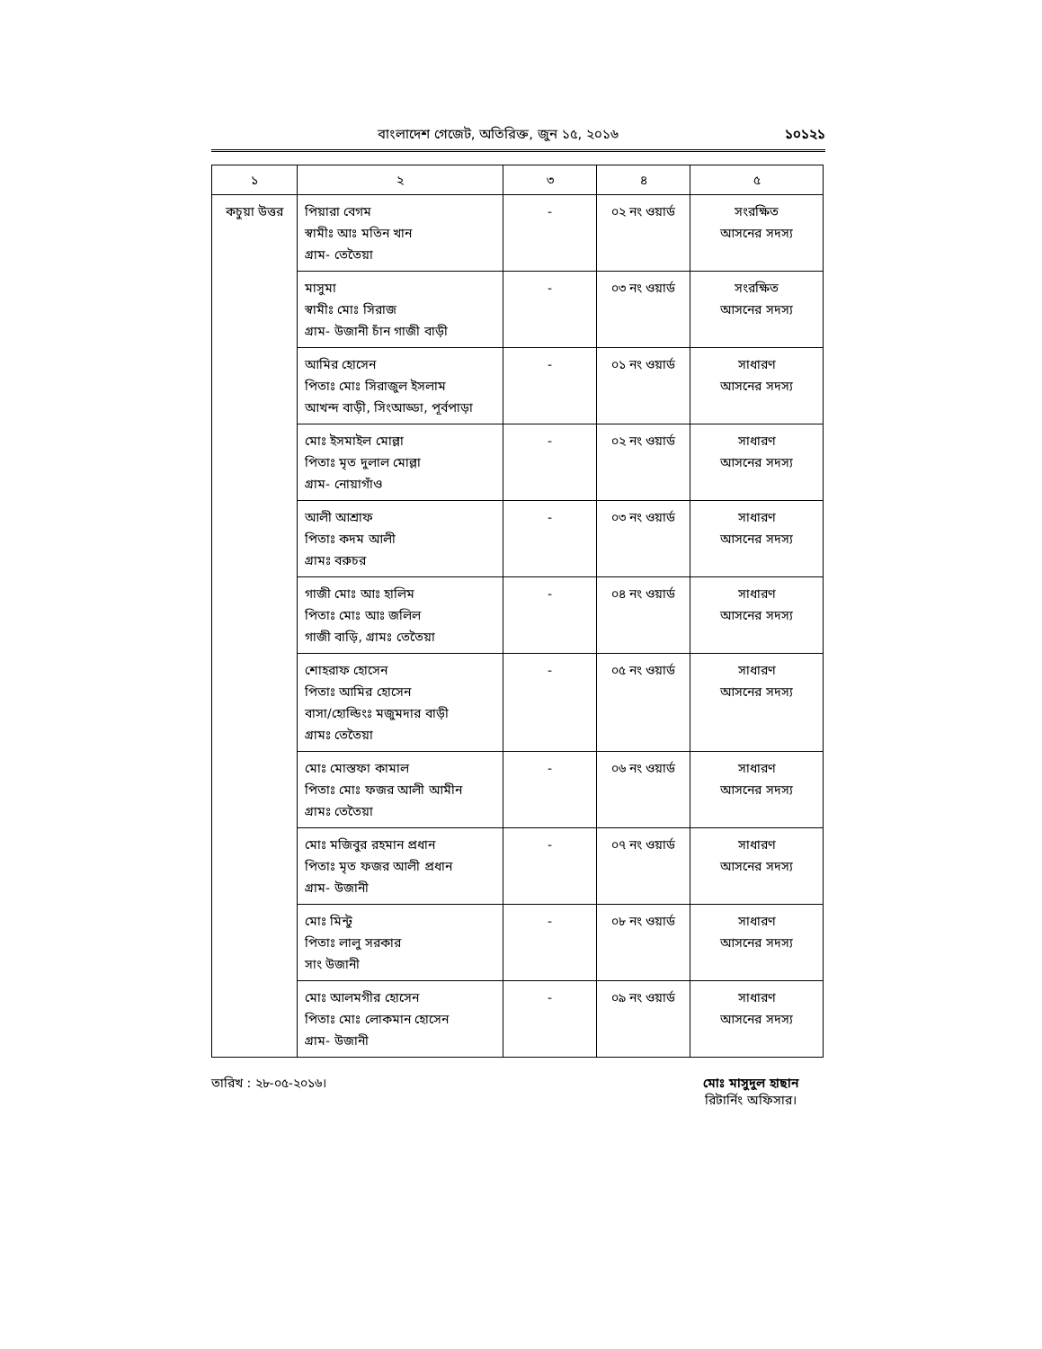বাংলাদেশ গেজেট, অতিরিক্ত, জুন ১৫, ২০১৬ ১০১২১
| ১ | ২ | ৩ | ৪ | ৫ |
| --- | --- | --- | --- | --- |
| কচুয়া উত্তর | পিয়ারা বেগম স্বামীঃ আঃ মতিন খান গ্রাম- তেতৈয়া | - | ০২ নং ওয়ার্ড | সংরক্ষিত আসনের সদস্য |
| | মাসুমা স্বামীঃ মোঃ সিরাজ গ্রাম- উজানী চাঁন গাজী বাড়ী | - | ০৩ নং ওয়ার্ড | সংরক্ষিত আসনের সদস্য |
| | আমির হোসেন পিতাঃ মোঃ সিরাজুল ইসলাম আখন্দ বাড়ী, সিংআড্ডা, পূর্বপাড়া | - | ০১ নং ওয়ার্ড | সাধারণ আসনের সদস্য |
| | মোঃ ইসমাইল মোল্লা পিতাঃ মৃত দুলাল মোল্লা গ্রাম- নোয়াগাঁও | - | ০২ নং ওয়ার্ড | সাধারণ আসনের সদস্য |
| | আলী আশ্রাফ পিতাঃ কদম আলী গ্রামঃ বরুচর | - | ০৩ নং ওয়ার্ড | সাধারণ আসনের সদস্য |
| | গাজী মোঃ আঃ হালিম পিতাঃ মোঃ আঃ জলিল গাজী বাড়ি, গ্রামঃ তেতৈয়া | - | ০৪ নং ওয়ার্ড | সাধারণ আসনের সদস্য |
| | শোহরাফ হোসেন পিতাঃ আমির হোসেন বাসা/হোল্ডিংঃ মজুমদার বাড়ী গ্রামঃ তেতৈয়া | - | ০৫ নং ওয়ার্ড | সাধারণ আসনের সদস্য |
| | মোঃ মোস্তফা কামাল পিতাঃ মোঃ ফজর আলী আমীন গ্রামঃ তেতৈয়া | - | ০৬ নং ওয়ার্ড | সাধারণ আসনের সদস্য |
| | মোঃ মজিবুর রহমান প্রধান পিতাঃ মৃত ফজর আলী প্রধান গ্রাম- উজানী | - | ০৭ নং ওয়ার্ড | সাধারণ আসনের সদস্য |
| | মোঃ মিন্টু পিতাঃ লালু সরকার সাং উজানী | - | ০৮ নং ওয়ার্ড | সাধারণ আসনের সদস্য |
| | মোঃ আলমগীর হোসেন পিতাঃ মোঃ লোকমান হোসেন গ্রাম- উজানী | - | ০৯ নং ওয়ার্ড | সাধারণ আসনের সদস্য |
তারিখ : ২৮-০৫-২০১৬। মোঃ মাসুদুল হাছান
রিটার্নিং অফিসার।